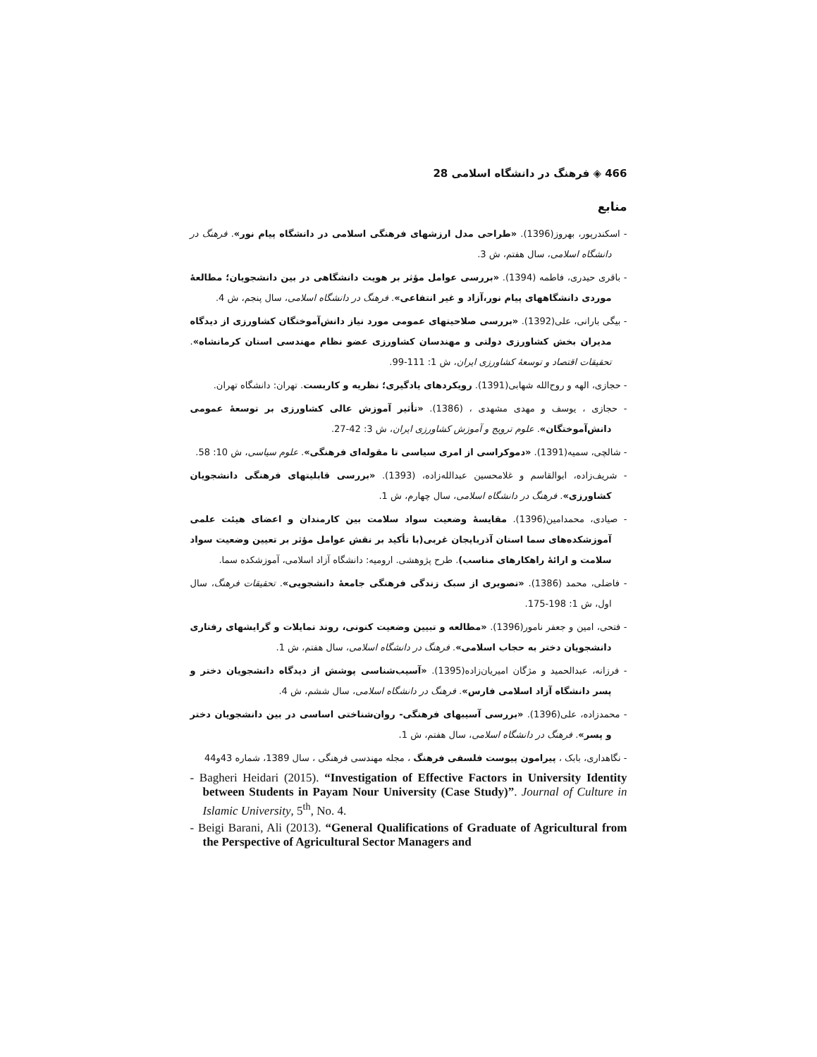466 ◈ فرهنگ در دانشگاه اسلامی 28
منابع
- اسکندرپور، بهروز(1396). «طراحی مدل ارزشهای فرهنگی اسلامی در دانشگاه پیام نور». فرهنگ در دانشگاه اسلامی، سال هفتم، ش 3.
- باقری حیدری، فاطمه (1394). «بررسی عوامل مؤثر بر هویت دانشگاهی در بین دانشجویان؛ مطالعهٔ موردی دانشگاههای پیام نور،آزاد و غیر انتفاعی». فرهنگ در دانشگاه اسلامی، سال پنجم، ش 4.
- بیگی بارانی، علی(1392). «بررسی صلاحیتهای عمومی مورد نیاز دانش‌آموختگان کشاورزی از دیدگاه مدیران بخش کشاورزی دولتی و مهندسان کشاورزی عضو نظام مهندسی استان کرمانشاه». تحقیقات اقتصاد و توسعهٔ کشاورزی ایران، ش 1: 111-99.
- حجازی، الهه و روح‌الله شهابی(1391). رویکردهای یادگیری؛ نظریه و کاربست. تهران: دانشگاه تهران.
- حجازی ، یوسف و مهدی مشهدی ، (1386). «تأثیر آموزش عالی کشاورزی بر توسعهٔ عمومی دانش‌آموختگان». علوم ترویج و آموزش کشاورزی ایران، ش 3: 42-27.
- شالچی، سمیه(1391). «دموکراسی از امری سیاسی تا مقوله‌ای فرهنگی». علوم سیاسی، ش 10: 58.
- شریف‌زاده، ابوالقاسم و غلامحسین عبدالله‌زاده، (1393). «بررسی قابلیتهای فرهنگی دانشجویان کشاورزی». فرهنگ در دانشگاه اسلامی، سال چهارم، ش 1.
- صیادی، محمدامین(1396). مقایسهٔ وضعیت سواد سلامت بین کارمندان و اعضای هیئت علمی آموزشکده‌های سما استان آذربایجان غربی(با تأکید بر نقش عوامل مؤثر بر تعیین وضعیت سواد سلامت و ارائهٔ راهکارهای مناسب). طرح پژوهشی. ارومیه: دانشگاه آزاد اسلامی، آموزشکده سما.
- فاضلی، محمد (1386). «تصویری از سبک زندگی فرهنگی جامعهٔ دانشجویی». تحقیقات فرهنگ، سال اول، ش 1: 198-175.
- فتحی، امین و جعفر نامور(1396). «مطالعه و تبیین وضعیت کنونی، روند تمایلات و گرایشهای رفتاری دانشجویان دختر به حجاب اسلامی». فرهنگ در دانشگاه اسلامی، سال هفتم، ش 1.
- فرزانه، عبدالحمید و مژگان امیریان‌زاده(1395). «آسیب‌شناسی پوشش از دیدگاه دانشجویان دختر و پسر دانشگاه آزاد اسلامی فارس». فرهنگ در دانشگاه اسلامی، سال ششم، ش 4.
- محمدزاده، علی(1396). «بررسی آسیبهای فرهنگی- روان‌شناختی اساسی در بین دانشجویان دختر و پسر». فرهنگ در دانشگاه اسلامی، سال هفتم، ش 1.
- نگاهداری، بابک ، پیرامون پیوست فلسفی فرهنگ ، مجله مهندسی فرهنگی ، سال 1389، شماره 43و44
- Bagheri Heidari (2015). “Investigation of Effective Factors in University Identity between Students in Payam Nour University (Case Study)”. Journal of Culture in Islamic University, 5<sup>th</sup>, No. 4.
- Beigi Barani, Ali (2013). “General Qualifications of Graduate of Agricultural from the Perspective of Agricultural Sector Managers and